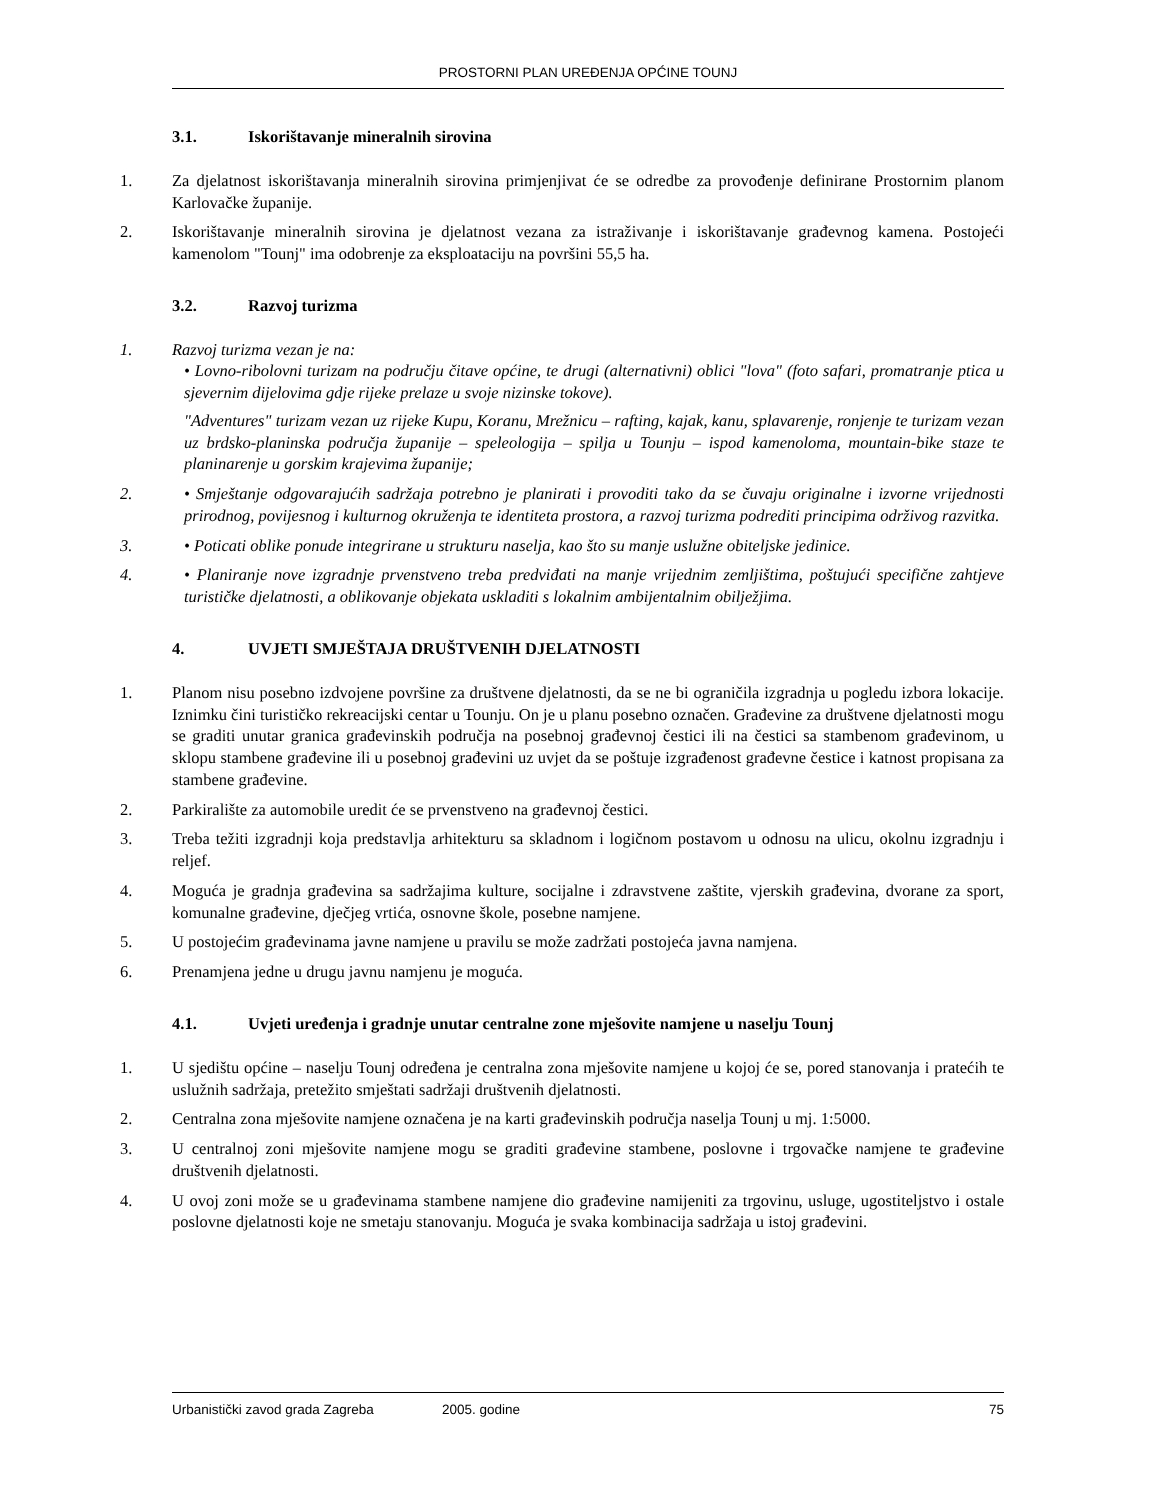PROSTORNI PLAN UREĐENJA OPĆINE TOUNJ
3.1. Iskorištavanje mineralnih sirovina
1. Za djelatnost iskorištavanja mineralnih sirovina primjenjivat će se odredbe za provođenje definirane Prostornim planom Karlovačke županije.
2. Iskorištavanje mineralnih sirovina je djelatnost vezana za istraživanje i iskorištavanje građevnog kamena. Postojeći kamenolom "Tounj" ima odobrenje za eksploataciju na površini 55,5 ha.
3.2. Razvoj turizma
1. Razvoj turizma vezan je na:
• Lovno-ribolovni turizam na području čitave općine, te drugi (alternativni) oblici "lova" (foto safari, promatranje ptica u sjevernim dijelovima gdje rijeke prelaze u svoje nizinske tokove).
"Adventures" turizam vezan uz rijeke Kupu, Koranu, Mrežnicu – rafting, kajak, kanu, splavarenje, ronjenje te turizam vezan uz brdsko-planinska područja županije – speleologija – spilja u Tounju – ispod kamenoloma, mountain-bike staze te planinarenje u gorskim krajevima županije;
2. • Smještanje odgovarajućih sadržaja potrebno je planirati i provoditi tako da se čuvaju originalne i izvorne vrijednosti prirodnog, povijesnog i kulturnog okruženja te identiteta prostora, a razvoj turizma podrediti principima održivog razvitka.
3. • Poticati oblike ponude integrirane u strukturu naselja, kao što su manje uslužne obiteljske jedinice.
4. • Planiranje nove izgradnje prvenstveno treba predviđati na manje vrijednim zemljištima, poštujući specifične zahtjeve turističke djelatnosti, a oblikovanje objekata uskladiti s lokalnim ambijentalnim obilježjima.
4. UVJETI SMJEŠTAJA DRUŠTVENIH DJELATNOSTI
1. Planom nisu posebno izdvojene površine za društvene djelatnosti, da se ne bi ograničila izgradnja u pogledu izbora lokacije. Iznimku čini turističko rekreacijski centar u Tounju. On je u planu posebno označen. Građevine za društvene djelatnosti mogu se graditi unutar granica građevinskih područja na posebnoj građevnoj čestici ili na čestici sa stambenom građevinom, u sklopu stambene građevine ili u posebnoj građevini uz uvjet da se poštuje izgrađenost građevne čestice i katnost propisana za stambene građevine.
2. Parkiralište za automobile uredit će se prvenstveno na građevnoj čestici.
3. Treba težiti izgradnji koja predstavlja arhitekturu sa skladnom i logičnom postavom u odnosu na ulicu, okolnu izgradnju i reljef.
4. Moguća je gradnja građevina sa sadržajima kulture, socijalne i zdravstvene zaštite, vjerskih građevina, dvorane za sport, komunalne građevine, dječjeg vrtića, osnovne škole, posebne namjene.
5. U postojećim građevinama javne namjene u pravilu se može zadržati postojeća javna namjena.
6. Prenamjena jedne u drugu javnu namjenu je moguća.
4.1. Uvjeti uređenja i gradnje unutar centralne zone mješovite namjene u naselju Tounj
1. U sjedištu općine – naselju Tounj određena je centralna zona mješovite namjene u kojoj će se, pored stanovanja i pratećih te uslužnih sadržaja, pretežito smještati sadržaji društvenih djelatnosti.
2. Centralna zona mješovite namjene označena je na karti građevinskih područja naselja Tounj u mj. 1:5000.
3. U centralnoj zoni mješovite namjene mogu se graditi građevine stambene, poslovne i trgovačke namjene te građevine društvenih djelatnosti.
4. U ovoj zoni može se u građevinama stambene namjene dio građevine namijeniti za trgovinu, usluge, ugostiteljstvo i ostale poslovne djelatnosti koje ne smetaju stanovanju. Moguća je svaka kombinacija sadržaja u istoj građevini.
Urbanistički zavod grada Zagreba 2005. godine 75